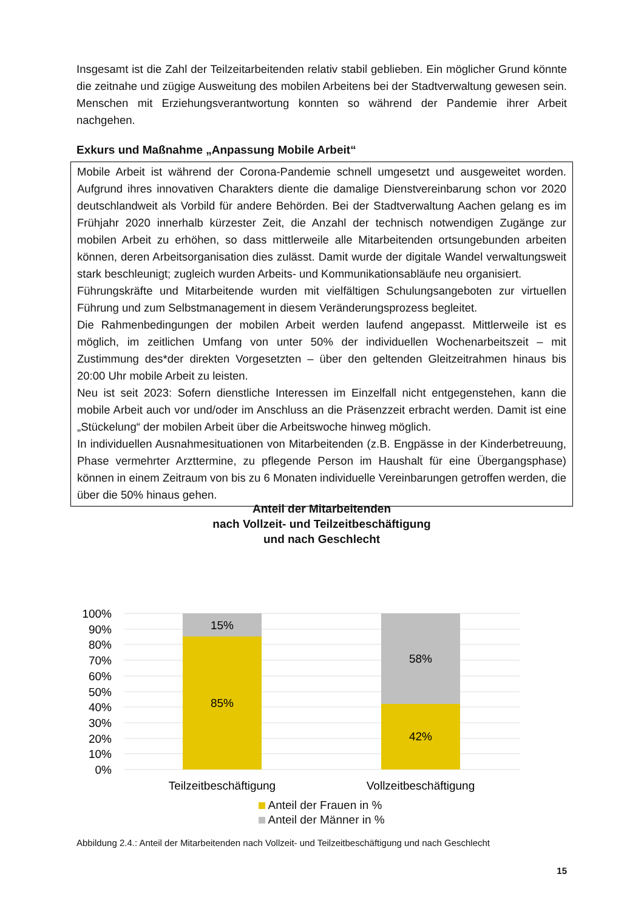Insgesamt ist die Zahl der Teilzeitarbeitenden relativ stabil geblieben. Ein möglicher Grund könnte die zeitnahe und zügige Ausweitung des mobilen Arbeitens bei der Stadtverwaltung gewesen sein. Menschen mit Erziehungsverantwortung konnten so während der Pandemie ihrer Arbeit nachgehen.
Exkurs und Maßnahme „Anpassung Mobile Arbeit“
Mobile Arbeit ist während der Corona-Pandemie schnell umgesetzt und ausgeweitet worden. Aufgrund ihres innovativen Charakters diente die damalige Dienstvereinbarung schon vor 2020 deutschlandweit als Vorbild für andere Behörden. Bei der Stadtverwaltung Aachen gelang es im Frühjahr 2020 innerhalb kürzester Zeit, die Anzahl der technisch notwendigen Zugänge zur mobilen Arbeit zu erhöhen, so dass mittlerweile alle Mitarbeitenden ortsungebunden arbeiten können, deren Arbeitsorganisation dies zulässt. Damit wurde der digitale Wandel verwaltungsweit stark beschleunigt; zugleich wurden Arbeits- und Kommunikationsabläufe neu organisiert.
Führungskräfte und Mitarbeitende wurden mit vielfältigen Schulungsangeboten zur virtuellen Führung und zum Selbstmanagement in diesem Veränderungsprozess begleitet.
Die Rahmenbedingungen der mobilen Arbeit werden laufend angepasst. Mittlerweile ist es möglich, im zeitlichen Umfang von unter 50% der individuellen Wochenarbeitszeit – mit Zustimmung des*der direkten Vorgesetzten – über den geltenden Gleitzeitrahmen hinaus bis 20:00 Uhr mobile Arbeit zu leisten.
Neu ist seit 2023: Sofern dienstliche Interessen im Einzelfall nicht entgegenstehen, kann die mobile Arbeit auch vor und/oder im Anschluss an die Präsenzzeit erbracht werden. Damit ist eine „Stückelung“ der mobilen Arbeit über die Arbeitswoche hinweg möglich.
In individuellen Ausnahmesituationen von Mitarbeitenden (z.B. Engpässe in der Kinderbetreuung, Phase vermehrter Arzttermine, zu pflegende Person im Haushalt für eine Übergangsphase) können in einem Zeitraum von bis zu 6 Monaten individuelle Vereinbarungen getroffen werden, die über die 50% hinaus gehen.
Anteil der Mitarbeitenden
nach Vollzeit- und Teilzeitbeschäftigung
und nach Geschlecht
100%
90%
80%
70%
60%
50%
40%
30%
20%
10%
0%
15%
85%
58%
42%
Teilzeitbeschäftigung
Vollzeitbeschäftigung
Anteil der Frauen in %
Anteil der Männer in %
Abbildung 2.4.: Anteil der Mitarbeitenden nach Vollzeit- und Teilzeitbeschäftigung und nach Geschlecht
15